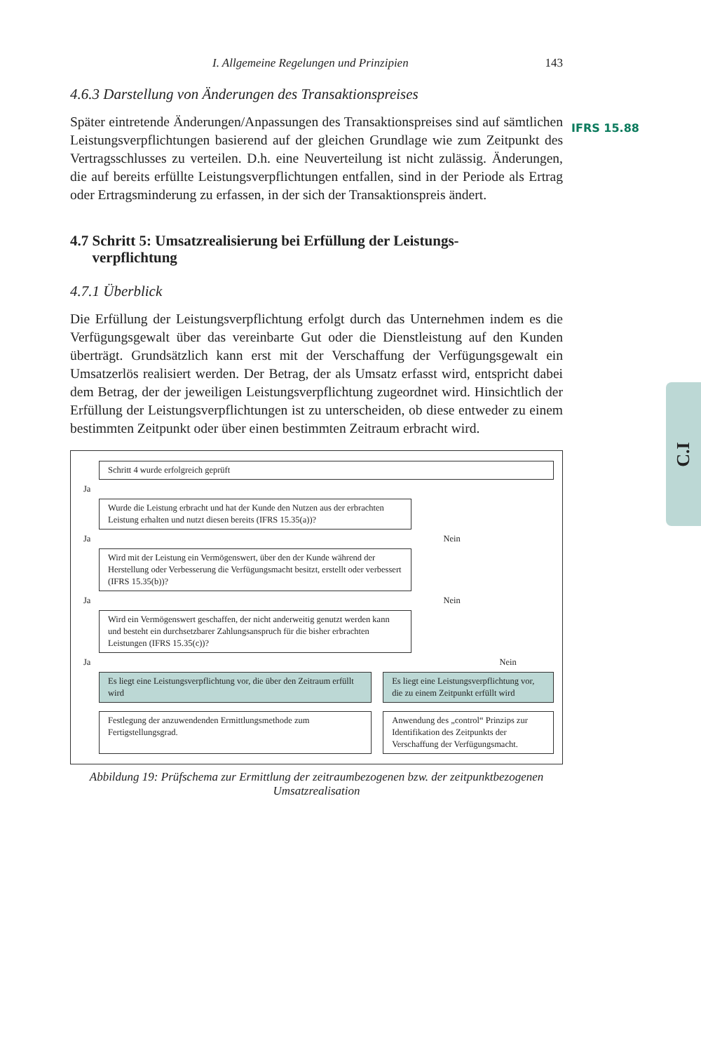I. Allgemeine Regelungen und Prinzipien 143
4.6.3 Darstellung von Änderungen des Transaktionspreises
Später eintretende Änderungen/Anpassungen des Transaktionspreises sind auf sämtlichen Leistungsverpflichtungen basierend auf der gleichen Grundlage wie zum Zeitpunkt des Vertragsschlusses zu verteilen. D.h. eine Neuverteilung ist nicht zulässig. Änderungen, die auf bereits erfüllte Leistungsverpflichtungen entfallen, sind in der Periode als Ertrag oder Ertragsminderung zu erfassen, in der sich der Transaktionspreis ändert.
4.7 Schritt 5: Umsatzrealisierung bei Erfüllung der Leistungs-
verpflichtung
4.7.1 Überblick
Die Erfüllung der Leistungsverpflichtung erfolgt durch das Unternehmen indem es die Verfügungsgewalt über das vereinbarte Gut oder die Dienstleistung auf den Kunden überträgt. Grundsätzlich kann erst mit der Verschaffung der Verfügungsgewalt ein Umsatzerlös realisiert werden. Der Betrag, der als Umsatz erfasst wird, entspricht dabei dem Betrag, der der jeweiligen Leistungsverpflichtung zugeordnet wird. Hinsichtlich der Erfüllung der Leistungsverpflichtungen ist zu unterscheiden, ob diese entweder zu einem bestimmten Zeitpunkt oder über einen bestimmten Zeitraum erbracht wird.
Schritt 4 wurde erfolgreich geprüft
Ja
Wurde die Leistung erbracht und hat der Kunde den Nutzen aus der erbrachten Leistung erhalten und nutzt diesen bereits (IFRS 15.35(a))?
Ja Nein
Wird mit der Leistung ein Vermögenswert, über den der Kunde während der Herstellung oder Verbesserung die Verfügungsmacht besitzt, erstellt oder verbessert (IFRS 15.35(b))?
Ja Nein
Wird ein Vermögenswert geschaffen, der nicht anderweitig genutzt werden kann und besteht ein durchsetzbarer Zahlungsanspruch für die bisher erbrachten Leistungen (IFRS 15.35(c))?
Ja Nein
Es liegt eine Leistungsverpflichtung vor, die über den Zeitraum erfüllt wird
Es liegt eine Leistungsverpflichtung vor, die zu einem Zeitpunkt erfüllt wird
Festlegung der anzuwendenden Ermittlungsmethode zum Fertigstellungsgrad.
Anwendung des „control“ Prinzips zur Identifikation des Zeitpunkts der Verschaffung der Verfügungsmacht.
Abbildung 19: Prüfschema zur Ermittlung der zeitraumbezogenen bzw. der zeitpunktbezogenen Umsatzrealisation
IFRS 15.88
C.I